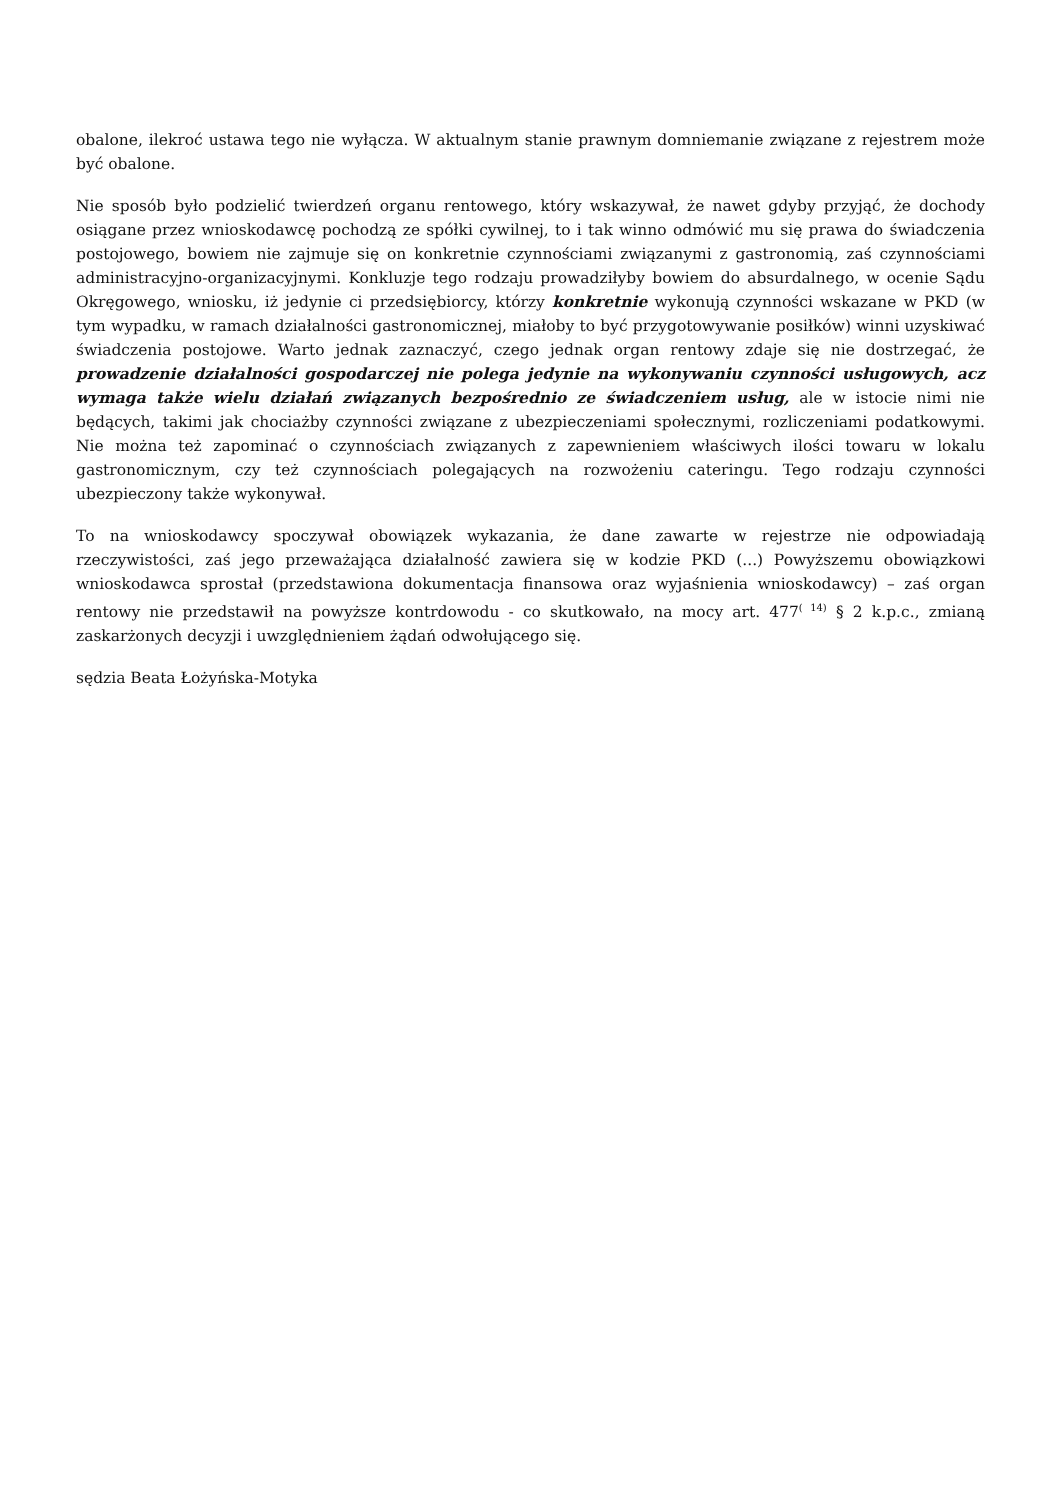obalone, ilekroć ustawa tego nie wyłącza. W aktualnym stanie prawnym domniemanie związane z rejestrem może być obalone.
Nie sposób było podzielić twierdzeń organu rentowego, który wskazywał, że nawet gdyby przyjąć, że dochody osiągane przez wnioskodawcę pochodzą ze spółki cywilnej, to i tak winno odmówić mu się prawa do świadczenia postojowego, bowiem nie zajmuje się on konkretnie czynnościami związanymi z gastronomią, zaś czynnościami administracyjno-organizacyjnymi. Konkluzje tego rodzaju prowadziłyby bowiem do absurdalnego, w ocenie Sądu Okręgowego, wniosku, iż jedynie ci przedsiębiorcy, którzy konkretnie wykonują czynności wskazane w PKD (w tym wypadku, w ramach działalności gastronomicznej, miałoby to być przygotowywanie posiłków) winni uzyskiwać świadczenia postojowe. Warto jednak zaznaczyć, czego jednak organ rentowy zdaje się nie dostrzegać, że prowadzenie działalności gospodarczej nie polega jedynie na wykonywaniu czynności usługowych, acz wymaga także wielu działań związanych bezpośrednio ze świadczeniem usług, ale w istocie nimi nie będących, takimi jak chociażby czynności związane z ubezpieczeniami społecznymi, rozliczeniami podatkowymi. Nie można też zapominać o czynnościach związanych z zapewnieniem właściwych ilości towaru w lokalu gastronomicznym, czy też czynnościach polegających na rozwożeniu cateringu. Tego rodzaju czynności ubezpieczony także wykonywał.
To na wnioskodawcy spoczywał obowiązek wykazania, że dane zawarte w rejestrze nie odpowiadają rzeczywistości, zaś jego przeważająca działalność zawiera się w kodzie PKD (...) Powyższemu obowiązkowi wnioskodawca sprostał (przedstawiona dokumentacja finansowa oraz wyjaśnienia wnioskodawcy) – zaś organ rentowy nie przedstawił na powyższe kontrdowodu - co skutkowało, na mocy art. 477<sup>( 14)</sup> § 2 k.p.c., zmianą zaskarżonych decyzji i uwzględnieniem żądań odwołującego się.
sędzia Beata Łożyńska-Motyka